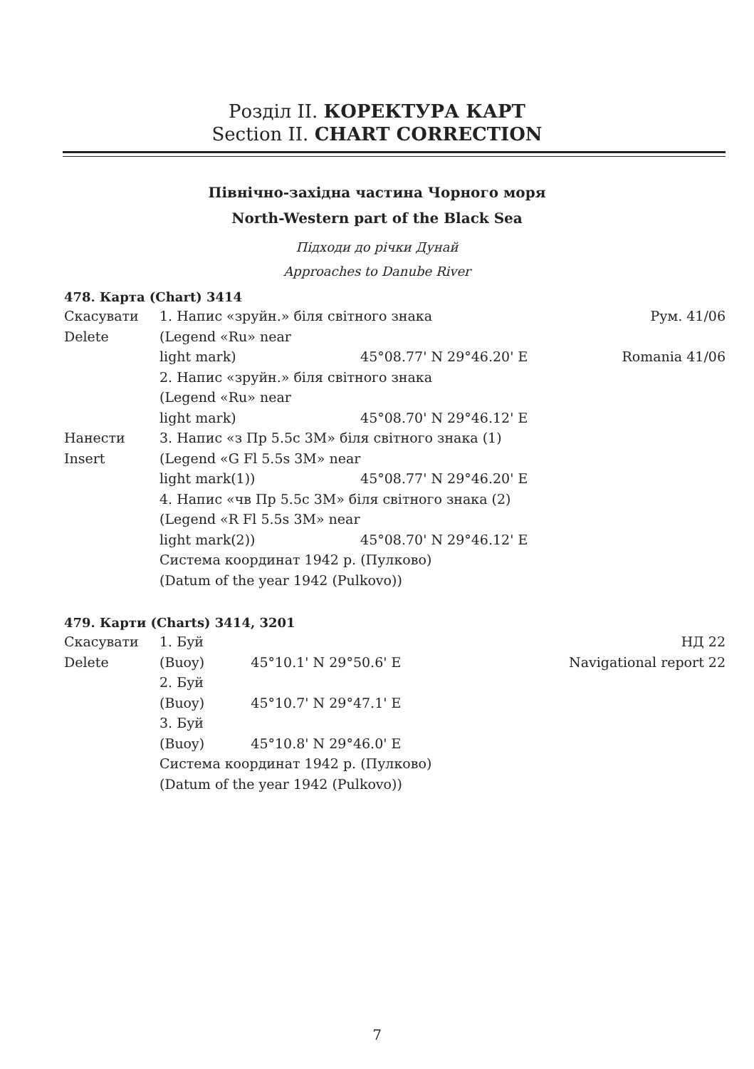Розділ II. КОРЕКТУРА КАРТ
Section II. CHART CORRECTION
Північно-західна частина Чорного моря
North-Western part of the Black Sea
Підходи до річки Дунай
Approaches to Danube River
478. Карта (Chart) 3414
| Скасувати | 1. Напис «зруйн.» біля світного знака | | Рум. 41/06 |
| Delete | (Legend «Ru» near | | |
| | light mark) | 45°08.77' N 29°46.20' E | Romania 41/06 |
| | 2. Напис «зруйн.» біля світного знака | | |
| | (Legend «Ru» near | | |
| | light mark) | 45°08.70' N 29°46.12' E | |
| Нанести | 3. Напис «з Пр 5.5с 3М» біля світного знака (1) | | |
| Insert | (Legend «G Fl 5.5s 3M» near | | |
| | light mark(1)) | 45°08.77' N 29°46.20' E | |
| | 4. Напис «чв Пр 5.5с 3М» біля світного знака (2) | | |
| | (Legend «R Fl 5.5s 3M» near | | |
| | light mark(2)) | 45°08.70' N 29°46.12' E | |
| | Система координат 1942 р. (Пулково) | | |
| | (Datum of the year 1942 (Pulkovo)) | | |
479. Карти (Charts) 3414, 3201
| Скасувати | 1. Буй | | НД 22 |
| Delete | (Buoy) | 45°10.1' N 29°50.6' E | Navigational report 22 |
| | 2. Буй | | |
| | (Buoy) | 45°10.7' N 29°47.1' E | |
| | 3. Буй | | |
| | (Buoy) | 45°10.8' N 29°46.0' E | |
| | Система координат 1942 р. (Пулково) | | |
| | (Datum of the year 1942 (Pulkovo)) | | |
7